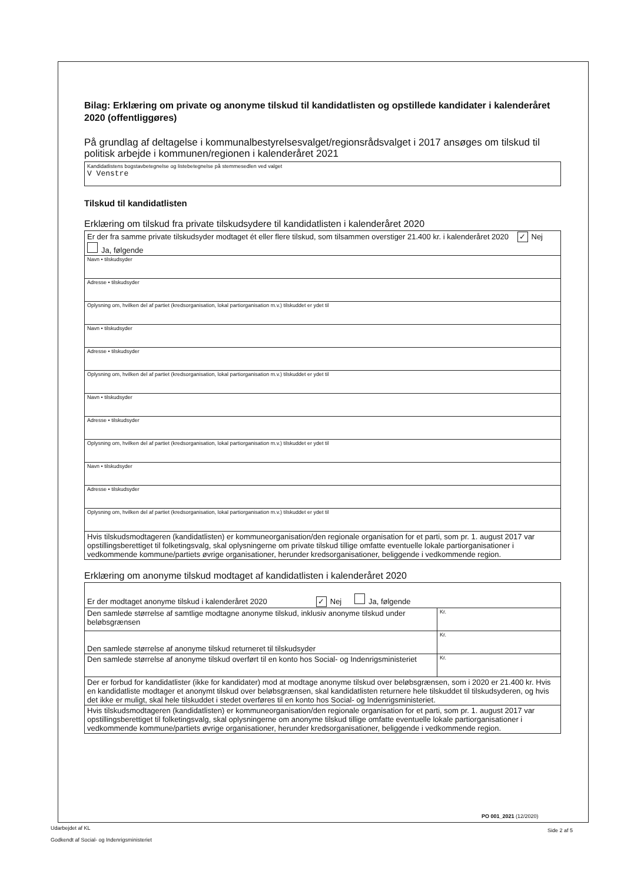Bilag: Erklæring om private og anonyme tilskud til kandidatlisten og opstillede kandidater i kalenderåret 2020 (offentliggøres)
På grundlag af deltagelse i kommunalbestyrelsesvalget/regionsrådsvalget i 2017 ansøges om tilskud til politisk arbejde i kommunen/regionen i kalenderåret 2021
Kandidatlistens bogstavbetegnelse og listebetegnelse på stemmesedlen ved valget
V Venstre
Tilskud til kandidatlisten
Erklæring om tilskud fra private tilskudsydere til kandidatlisten i kalenderåret 2020
| Er der fra samme private tilskudsyder modtaget ét eller flere tilskud, som tilsammen overstiger 21.400 kr. i kalenderåret 2020 ✓ Nej Ja, følgende |
| Navn • tilskudsyder |
| Adresse • tilskudsyder |
| Oplysning om, hvilken del af partiet (kredsorganisation, lokal partiorganisation m.v.) tilskuddet er ydet til |
| Navn • tilskudsyder |
| Adresse • tilskudsyder |
| Oplysning om, hvilken del af partiet (kredsorganisation, lokal partiorganisation m.v.) tilskuddet er ydet til |
| Navn • tilskudsyder |
| Adresse • tilskudsyder |
| Oplysning om, hvilken del af partiet (kredsorganisation, lokal partiorganisation m.v.) tilskuddet er ydet til |
| Navn • tilskudsyder |
| Adresse • tilskudsyder |
| Oplysning om, hvilken del af partiet (kredsorganisation, lokal partiorganisation m.v.) tilskuddet er ydet til |
| Hvis tilskudsmodtageren (kandidatlisten) er kommuneorganisation/den regionale organisation for et parti, som pr. 1. august 2017 var opstillingsberettiget til folketingsvalg, skal oplysningerne om private tilskud tillige omfatte eventuelle lokale partiorganisationer i vedkommende kommune/partiets øvrige organisationer, herunder kredsorganisationer, beliggende i vedkommende region. |
Erklæring om anonyme tilskud modtaget af kandidatlisten i kalenderåret 2020
| Er der modtaget anonyme tilskud i kalenderåret 2020 ✓ Nej Ja, følgende | |
| Den samlede størrelse af samtlige modtagne anonyme tilskud, inklusiv anonyme tilskud under beløbsgrænsen | Kr. |
| Den samlede størrelse af anonyme tilskud returneret til tilskudsyder | Kr. |
| Den samlede størrelse af anonyme tilskud overført til en konto hos Social- og Indenrigsministeriet | Kr. |
| Der er forbud for kandidatlister (ikke for kandidater) mod at modtage anonyme tilskud over beløbsgrænsen, som i 2020 er 21.400 kr. Hvis en kandidatliste modtager et anonymt tilskud over beløbsgrænsen, skal kandidatlisten returnere hele tilskuddet til tilskudsyderen, og hvis det ikke er muligt, skal hele tilskuddet i stedet overføres til en konto hos Social- og Indenrigsministeriet. | |
| Hvis tilskudsmodtageren (kandidatlisten) er kommuneorganisation/den regionale organisation for et parti, som pr. 1. august 2017 var opstillingsberettiget til folketingsvalg, skal oplysningerne om anonyme tilskud tillige omfatte eventuelle lokale partiorganisationer i vedkommende kommune/partiets øvrige organisationer, herunder kredsorganisationer, beliggende i vedkommende region. | |
PO 001_2021 (12/2020)
Udarbejdet af KL
Godkendt af Social- og Indenrigsministeriet
Side 2 af 5